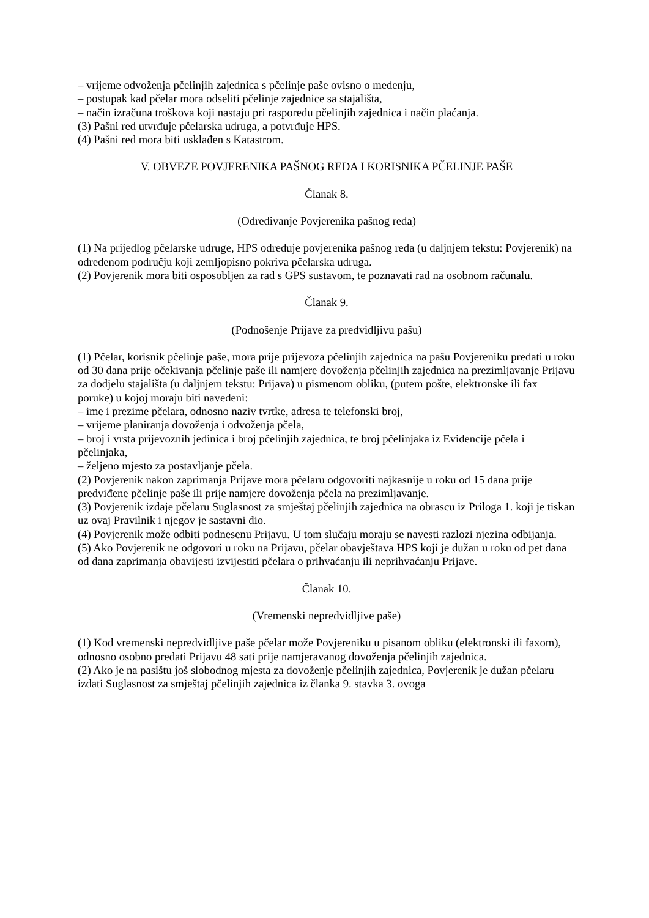– vrijeme odvoženja pčelinjih zajednica s pčelinje paše ovisno o medenju,
– postupak kad pčelar mora odseliti pčelinje zajednice sa stajališta,
– način izračuna troškova koji nastaju pri rasporedu pčelinjih zajednica i način plaćanja.
(3) Pašni red utvrđuje pčelarska udruga, a potvrđuje HPS.
(4) Pašni red mora biti usklađen s Katastrom.
V. OBVEZE POVJERENIKA PAŠNOG REDA I KORISNIKA PČELINJE PAŠE
Članak 8.
(Određivanje Povjerenika pašnog reda)
(1) Na prijedlog pčelarske udruge, HPS određuje povjerenika pašnog reda (u daljnjem tekstu: Povjerenik) na određenom području koji zemljopisno pokriva pčelarska udruga.
(2) Povjerenik mora biti osposobljen za rad s GPS sustavom, te poznavati rad na osobnom računalu.
Članak 9.
(Podnošenje Prijave za predvidljivu pašu)
(1) Pčelar, korisnik pčelinje paše, mora prije prijevoza pčelinjih zajednica na pašu Povjereniku predati u roku od 30 dana prije očekivanja pčelinje paše ili namjere dovoženja pčelinjih zajednica na prezimljavanje Prijavu za dodjelu stajališta (u daljnjem tekstu: Prijava) u pismenom obliku, (putem pošte, elektronske ili fax poruke) u kojoj moraju biti navedeni:
– ime i prezime pčelara, odnosno naziv tvrtke, adresa te telefonski broj,
– vrijeme planiranja dovoženja i odvoženja pčela,
– broj i vrsta prijevoznih jedinica i broj pčelinjih zajednica, te broj pčelinjaka iz Evidencije pčela i pčelinjaka,
– željeno mjesto za postavljanje pčela.
(2) Povjerenik nakon zaprimanja Prijave mora pčelaru odgovoriti najkasnije u roku od 15 dana prije predviđene pčelinje paše ili prije namjere dovoženja pčela na prezimljavanje.
(3) Povjerenik izdaje pčelaru Suglasnost za smještaj pčelinjih zajednica na obrascu iz Priloga 1. koji je tiskan uz ovaj Pravilnik i njegov je sastavni dio.
(4) Povjerenik može odbiti podnesenu Prijavu. U tom slučaju moraju se navesti razlozi njezina odbijanja.
(5) Ako Povjerenik ne odgovori u roku na Prijavu, pčelar obavještava HPS koji je dužan u roku od pet dana od dana zaprimanja obavijesti izvijestiti pčelara o prihvaćanju ili neprihvaćanju Prijave.
Članak 10.
(Vremenski nepredvidljive paše)
(1) Kod vremenski nepredvidljive paše pčelar može Povjereniku u pisanom obliku (elektronski ili faxom), odnosno osobno predati Prijavu 48 sati prije namjeravanog dovoženja pčelinjih zajednica.
(2) Ako je na pasištu još slobodnog mjesta za dovoženje pčelinjih zajednica, Povjerenik je dužan pčelaru izdati Suglasnost za smještaj pčelinjih zajednica iz članka 9. stavka 3. ovoga